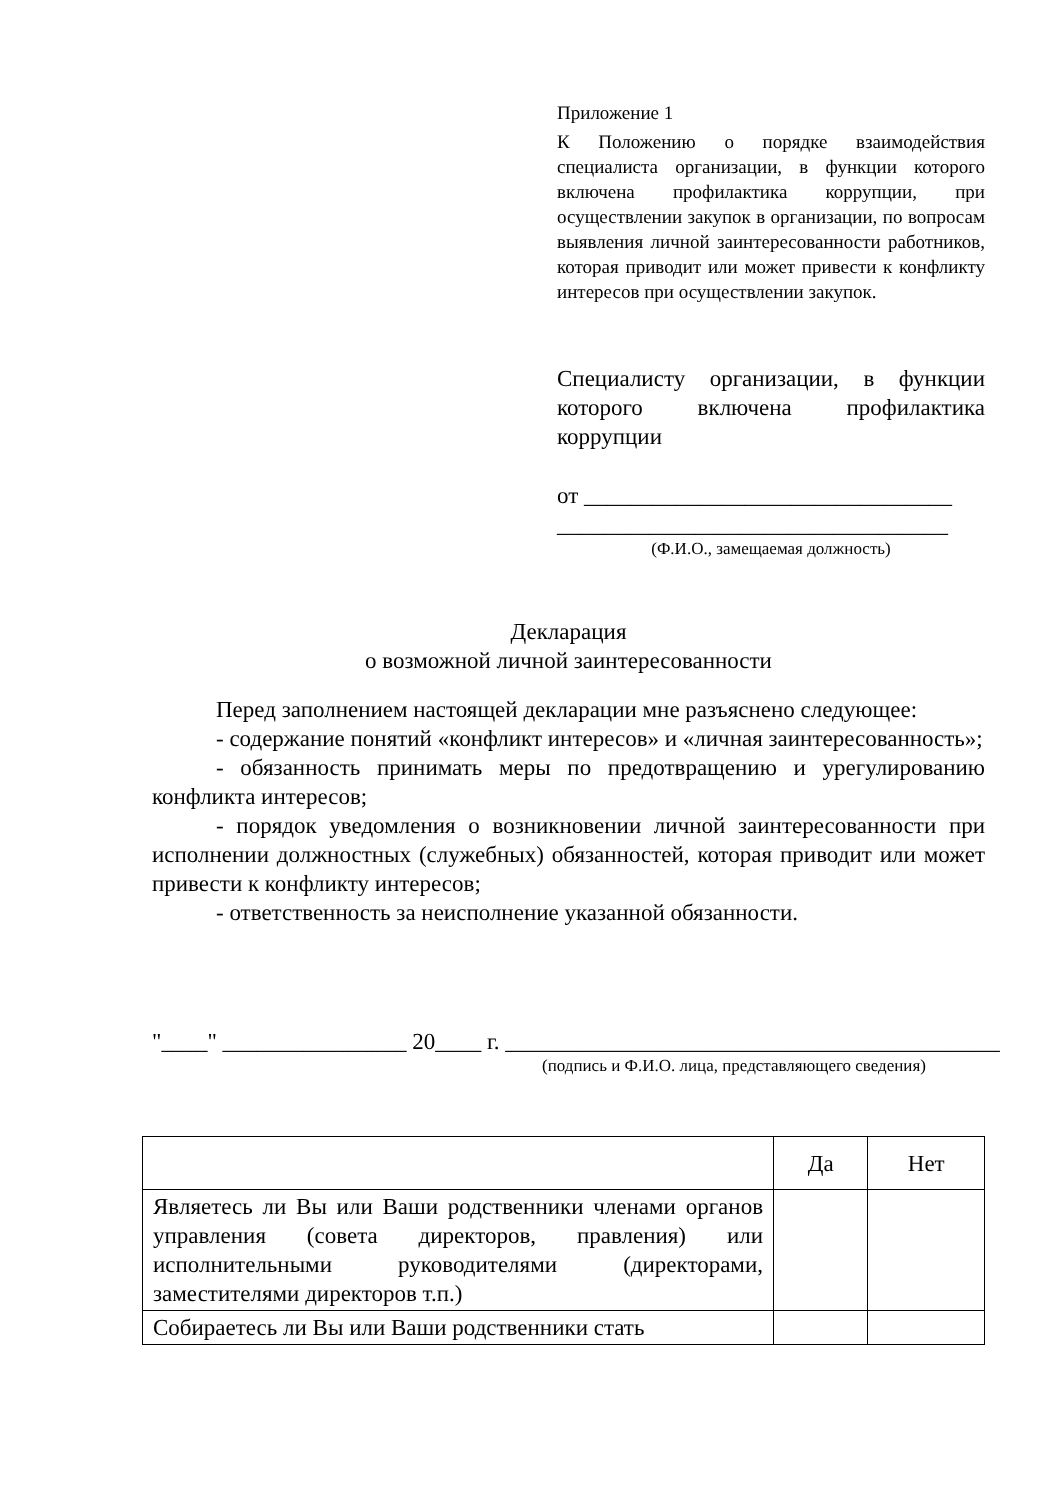Приложение 1
К Положению о порядке взаимодействия специалиста организации, в функции которого включена профилактика коррупции, при осуществлении закупок в организации, по вопросам выявления личной заинтересованности работников, которая приводит или может привести к конфликту интересов при осуществлении закупок.
Специалисту организации, в функции которого включена профилактика коррупции
от ________________________________
__________________________________
(Ф.И.О., замещаемая должность)
Декларация
о возможной личной заинтересованности
Перед заполнением настоящей декларации мне разъяснено следующее:
- содержание понятий «конфликт интересов» и «личная заинтересованность»;
- обязанность принимать меры по предотвращению и урегулированию конфликта интересов;
- порядок уведомления о возникновении личной заинтересованности при исполнении должностных (служебных) обязанностей, которая приводит или может привести к конфликту интересов;
- ответственность за неисполнение указанной обязанности.
"____" ________________ 20____ г. ___________________________________________
(подпись и Ф.И.О. лица, представляющего сведения)
| | Да | Нет |
| Являетесь ли Вы или Ваши родственники членами органов управления (совета директоров, правления) или исполнительными руководителями (директорами, заместителями директоров т.п.) | | |
| Собираетесь ли Вы или Ваши родственники стать | | |